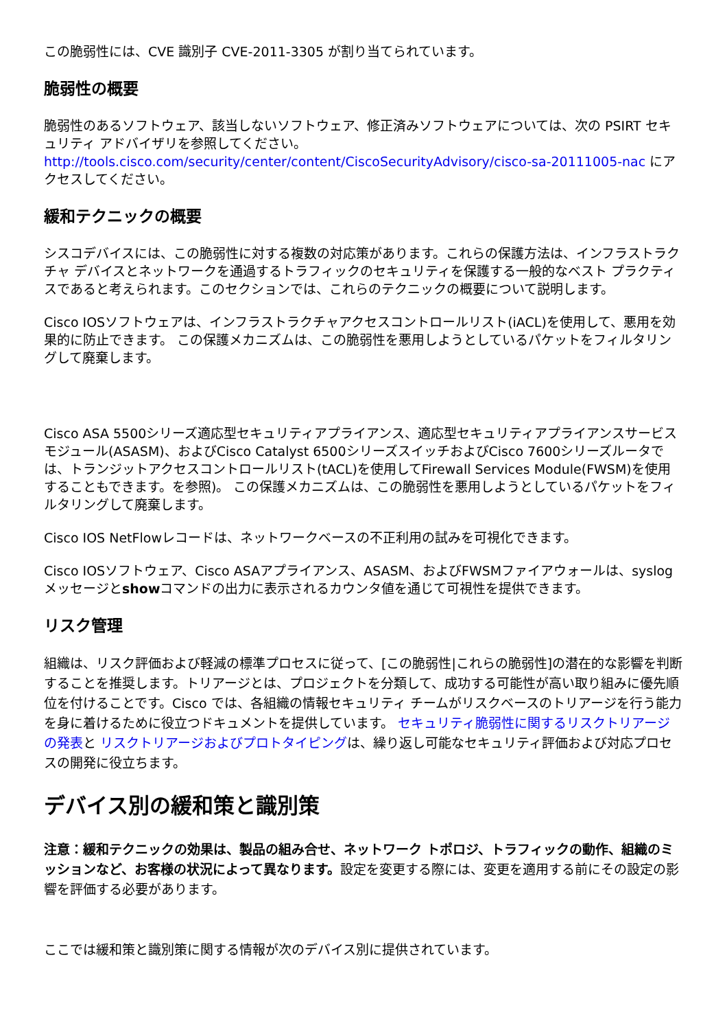この脆弱性には、CVE 識別子 CVE-2011-3305 が割り当てられています。
脆弱性の概要
脆弱性のあるソフトウェア、該当しないソフトウェア、修正済みソフトウェアについては、次の PSIRT セキュリティ アドバイザリを参照してください。http://tools.cisco.com/security/center/content/CiscoSecurityAdvisory/cisco-sa-20111005-nac にアクセスしてください。
緩和テクニックの概要
シスコデバイスには、この脆弱性に対する複数の対応策があります。これらの保護方法は、インフラストラクチャ デバイスとネットワークを通過するトラフィックのセキュリティを保護する一般的なベスト プラクティスであると考えられます。このセクションでは、これらのテクニックの概要について説明します。
Cisco IOSソフトウェアは、インフラストラクチャアクセスコントロールリスト(iACL)を使用して、悪用を効果的に防止できます。 この保護メカニズムは、この脆弱性を悪用しようとしているパケットをフィルタリングして廃棄します。
Cisco ASA 5500シリーズ適応型セキュリティアプライアンス、適応型セキュリティアプライアンスサービスモジュール(ASASM)、およびCisco Catalyst 6500シリーズスイッチおよびCisco 7600シリーズルータでは、トランジットアクセスコントロールリスト(tACL)を使用してFirewall Services Module(FWSM)を使用することもできます。を参照)。 この保護メカニズムは、この脆弱性を悪用しようとしているパケットをフィルタリングして廃棄します。
Cisco IOS NetFlowレコードは、ネットワークベースの不正利用の試みを可視化できます。
Cisco IOSソフトウェア、Cisco ASAアプライアンス、ASASM、およびFWSMファイアウォールは、syslogメッセージとshowコマンドの出力に表示されるカウンタ値を通じて可視性を提供できます。
リスク管理
組織は、リスク評価および軽減の標準プロセスに従って、[この脆弱性|これらの脆弱性]の潜在的な影響を判断することを推奨します。トリアージとは、プロジェクトを分類して、成功する可能性が高い取り組みに優先順位を付けることです。Cisco では、各組織の情報セキュリティ チームがリスクベースのトリアージを行う能力を身に着けるために役立つドキュメントを提供しています。 セキュリティ脆弱性に関するリスクトリアージの発表と リスクトリアージおよびプロトタイピングは、繰り返し可能なセキュリティ評価および対応プロセスの開発に役立ちます。
デバイス別の緩和策と識別策
注意：緩和テクニックの効果は、製品の組み合せ、ネットワーク トポロジ、トラフィックの動作、組織のミッションなど、お客様の状況によって異なります。設定を変更する際には、変更を適用する前にその設定の影響を評価する必要があります。
ここでは緩和策と識別策に関する情報が次のデバイス別に提供されています。